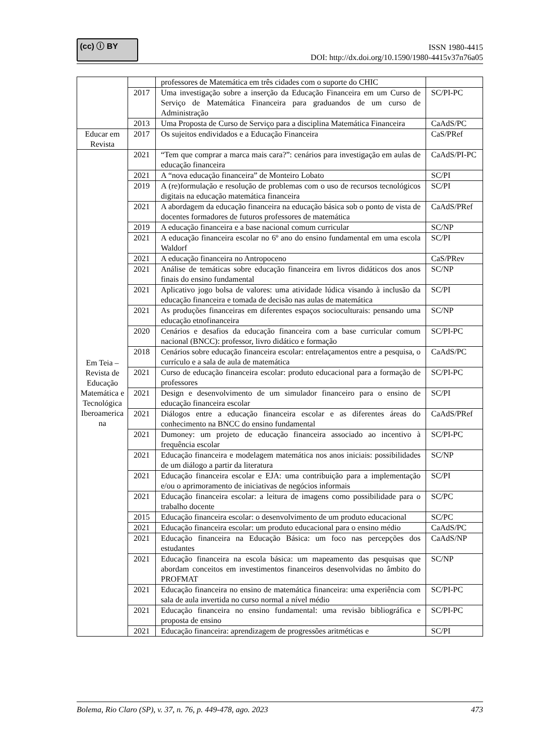(cc) ⓘ BY
ISSN 1980-4415
DOI: http://dx.doi.org/10.1590/1980-4415v37n76a05
| | | professores de Matemática em três cidades com o suporte do CHIC | |
| | 2017 | Uma investigação sobre a inserção da Educação Financeira em um Curso de Serviço de Matemática Financeira para graduandos de um curso de Administração | SC/PI-PC |
| | 2013 | Uma Proposta de Curso de Serviço para a disciplina Matemática Financeira | CaAdS/PC |
| Educar em Revista | 2017 | Os sujeitos endividados e a Educação Financeira | CaS/PRef |
| Em Teia – Revista de Educação Matemática e Tecnológica Iberoamerica na | 2021 | “Tem que comprar a marca mais cara?”: cenários para investigação em aulas de educação financeira | CaAdS/PI-PC |
| | 2021 | A “nova educação financeira” de Monteiro Lobato | SC/PI |
| | 2019 | A (re)formulação e resolução de problemas com o uso de recursos tecnológicos digitais na educação matemática financeira | SC/PI |
| | 2021 | A abordagem da educação financeira na educação básica sob o ponto de vista de docentes formadores de futuros professores de matemática | CaAdS/PRef |
| | 2019 | A educação financeira e a base nacional comum curricular | SC/NP |
| | 2021 | A educação financeira escolar no 6º ano do ensino fundamental em uma escola Waldorf | SC/PI |
| | 2021 | A educação financeira no Antropoceno | CaS/PRev |
| | 2021 | Análise de temáticas sobre educação financeira em livros didáticos dos anos finais do ensino fundamental | SC/NP |
| | 2021 | Aplicativo jogo bolsa de valores: uma atividade lúdica visando à inclusão da educação financeira e tomada de decisão nas aulas de matemática | SC/PI |
| | 2021 | As produções financeiras em diferentes espaços socioculturais: pensando uma educação etnofinanceira | SC/NP |
| | 2020 | Cenários e desafios da educação financeira com a base curricular comum nacional (BNCC): professor, livro didático e formação | SC/PI-PC |
| | 2018 | Cenários sobre educação financeira escolar: entrelaçamentos entre a pesquisa, o currículo e a sala de aula de matemática | CaAdS/PC |
| | 2021 | Curso de educação financeira escolar: produto educacional para a formação de professores | SC/PI-PC |
| | 2021 | Design e desenvolvimento de um simulador financeiro para o ensino de educação financeira escolar | SC/PI |
| | 2021 | Diálogos entre a educação financeira escolar e as diferentes áreas do conhecimento na BNCC do ensino fundamental | CaAdS/PRef |
| | 2021 | Dumoney: um projeto de educação financeira associado ao incentivo à frequência escolar | SC/PI-PC |
| | 2021 | Educação financeira e modelagem matemática nos anos iniciais: possibilidades de um diálogo a partir da literatura | SC/NP |
| | 2021 | Educação financeira escolar e EJA: uma contribuição para a implementação e/ou o aprimoramento de iniciativas de negócios informais | SC/PI |
| | 2021 | Educação financeira escolar: a leitura de imagens como possibilidade para o trabalho docente | SC/PC |
| | 2015 | Educação financeira escolar: o desenvolvimento de um produto educacional | SC/PC |
| | 2021 | Educação financeira escolar: um produto educacional para o ensino médio | CaAdS/PC |
| | 2021 | Educação financeira na Educação Básica: um foco nas percepções dos estudantes | CaAdS/NP |
| | 2021 | Educação financeira na escola básica: um mapeamento das pesquisas que abordam conceitos em investimentos financeiros desenvolvidas no âmbito do PROFMAT | SC/NP |
| | 2021 | Educação financeira no ensino de matemática financeira: uma experiência com sala de aula invertida no curso normal a nível médio | SC/PI-PC |
| | 2021 | Educação financeira no ensino fundamental: uma revisão bibliográfica e proposta de ensino | SC/PI-PC |
| | 2021 | Educação financeira: aprendizagem de progressões aritméticas e | SC/PI |
Bolema, Rio Claro (SP), v. 37, n. 76, p. 449-478, ago. 2023 473